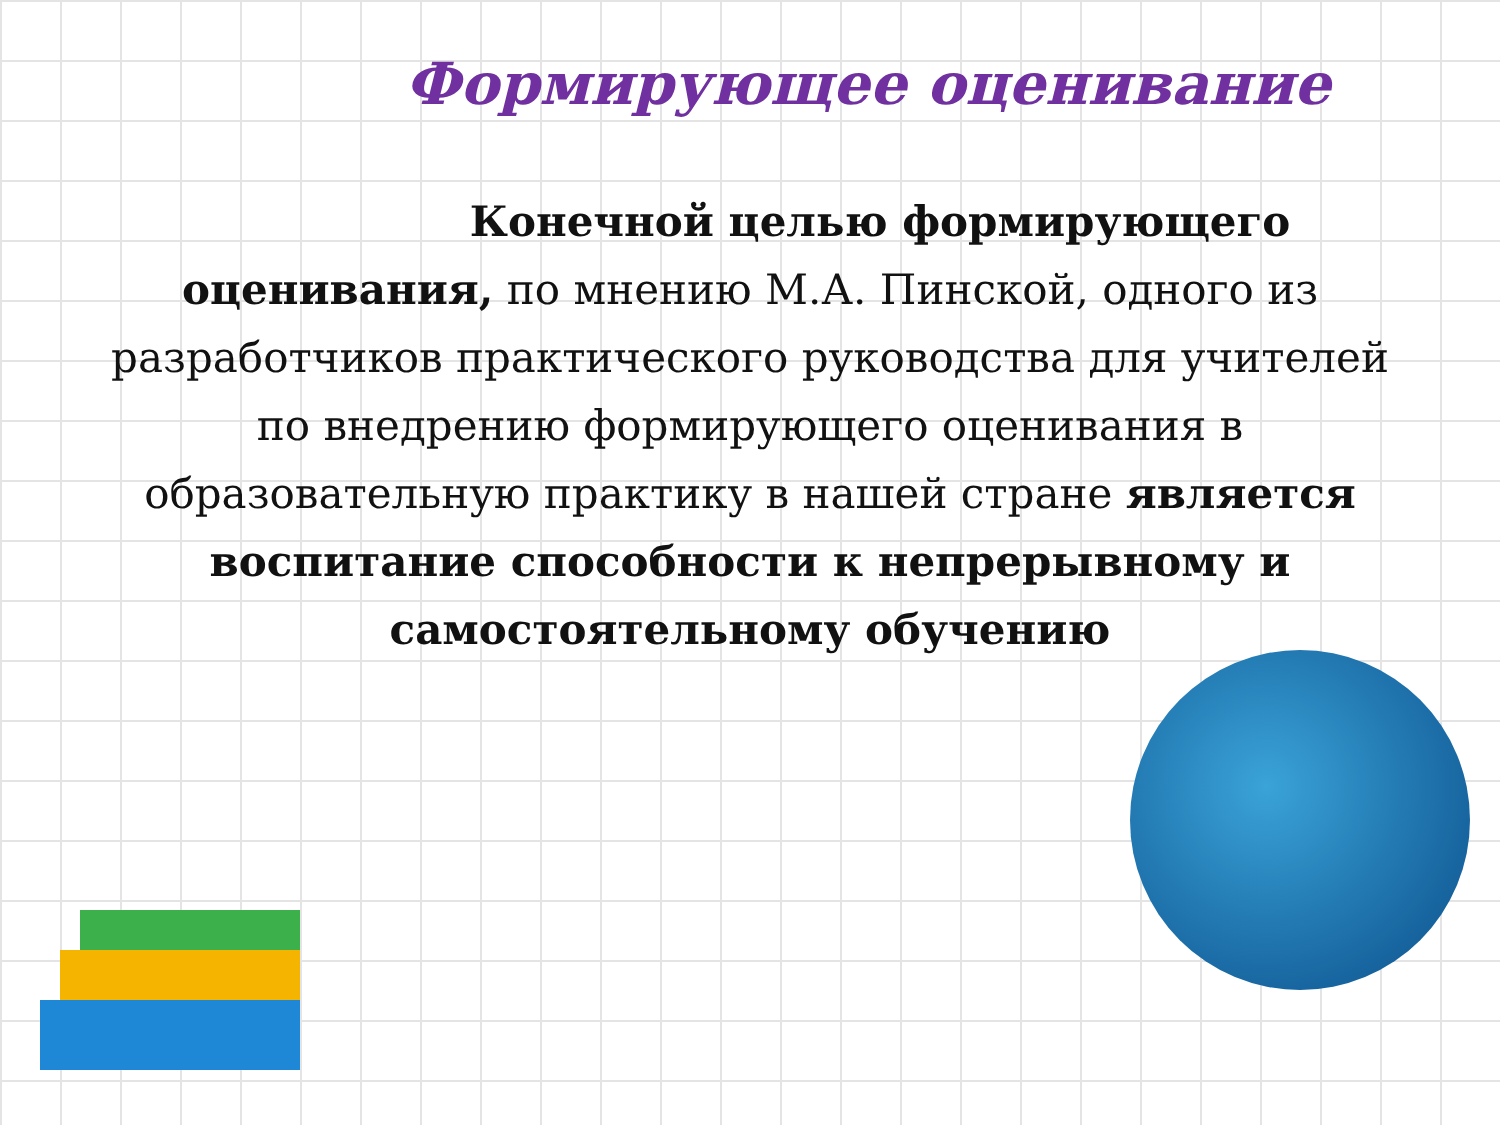Формирующее оценивание
Конечной целью формирующего
оценивания, по мнению М.А. Пинской, одного из разработчиков практического руководства для учителей по внедрению формирующего оценивания в образовательную практику в нашей стране является воспитание способности к непрерывному и самостоятельному обучению